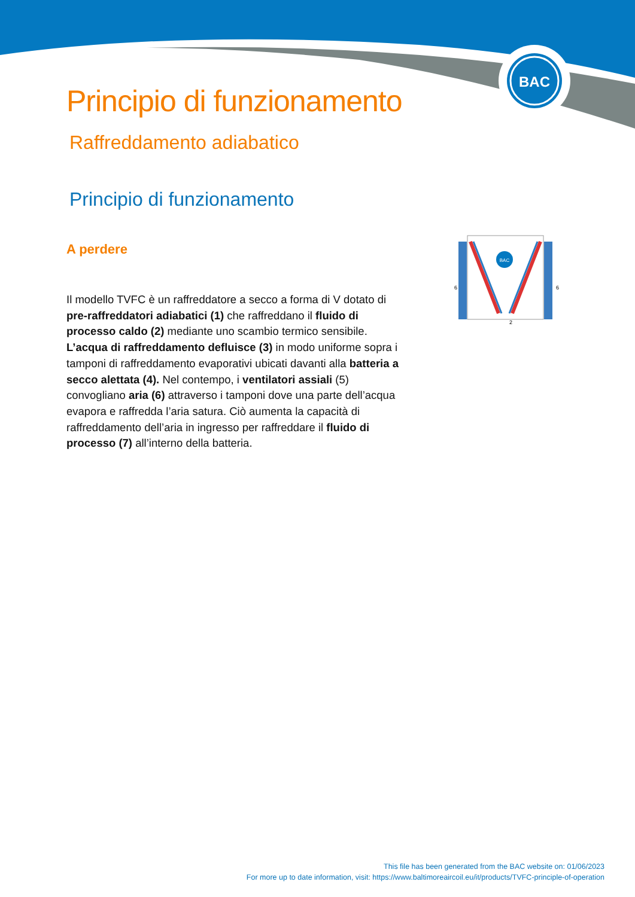BAC
Principio di funzionamento
Raffreddamento adiabatico
Principio di funzionamento
A perdere
Il modello TVFC è un raffreddatore a secco a forma di V dotato di pre-raffreddatori adiabatici (1) che raffreddano il fluido di processo caldo (2) mediante uno scambio termico sensibile. L’acqua di raffreddamento defluisce (3) in modo uniforme sopra i tamponi di raffreddamento evaporativi ubicati davanti alla batteria a secco alettata (4). Nel contempo, i ventilatori assiali (5) convogliano aria (6) attraverso i tamponi dove una parte dell’acqua evapora e raffredda l’aria satura. Ciò aumenta la capacità di raffreddamento dell’aria in ingresso per raffreddare il fluido di processo (7) all’interno della batteria.
BAC
6
6
2
This file has been generated from the BAC website on: 01/06/2023
For more up to date information, visit: https://www.baltimoreaircoil.eu/it/products/TVFC-principle-of-operation